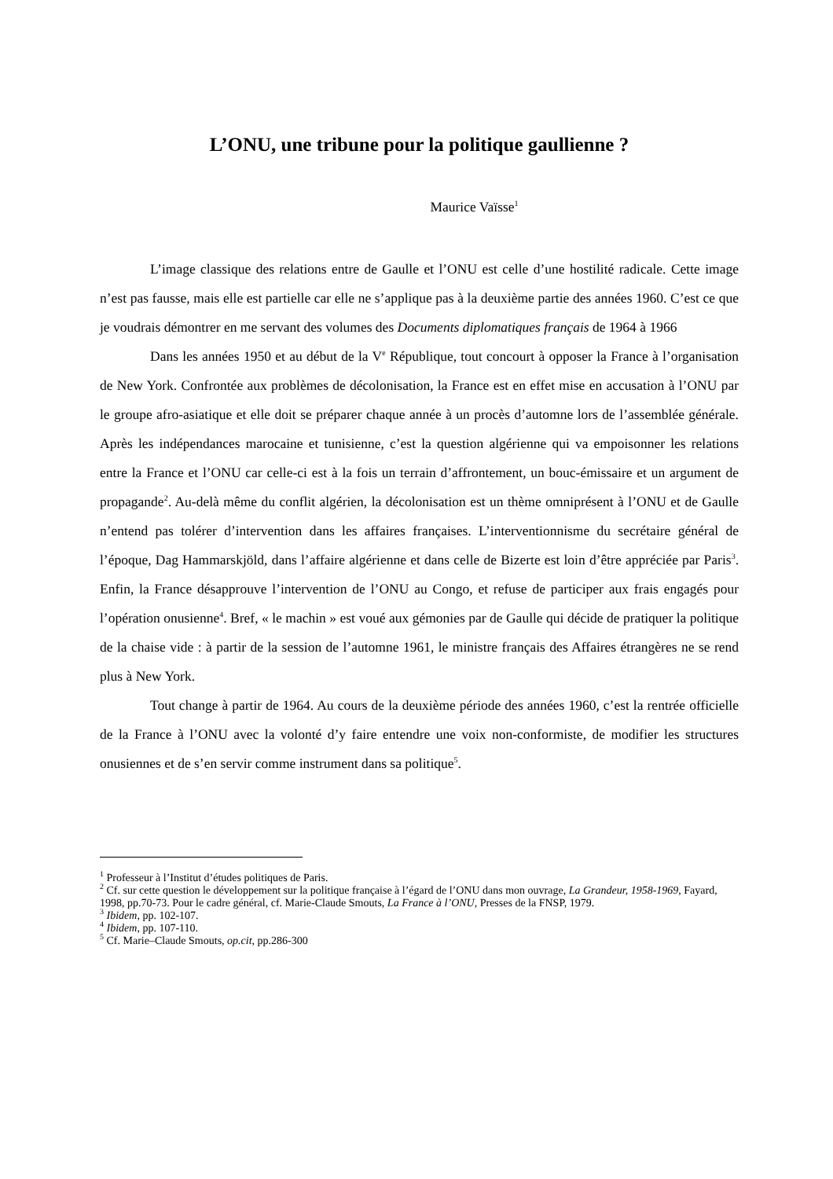L’ONU, une tribune pour la politique gaullienne ?
Maurice Vaïsse<sup>1</sup>
L’image classique des relations entre de Gaulle et l’ONU est celle d’une hostilité radicale. Cette image n’est pas fausse, mais elle est partielle car elle ne s’applique pas à la deuxième partie des années 1960. C’est ce que je voudrais démontrer en me servant des volumes des Documents diplomatiques français de 1964 à 1966
Dans les années 1950 et au début de la V<sup>e</sup> République, tout concourt à opposer la France à l’organisation de New York. Confrontée aux problèmes de décolonisation, la France est en effet mise en accusation à l’ONU par le groupe afro-asiatique et elle doit se préparer chaque année à un procès d’automne lors de l’assemblée générale. Après les indépendances marocaine et tunisienne, c’est la question algérienne qui va empoisonner les relations entre la France et l’ONU car celle-ci est à la fois un terrain d’affrontement, un bouc-émissaire et un argument de propagande<sup>2</sup>. Au-delà même du conflit algérien, la décolonisation est un thème omniprésent à l’ONU et de Gaulle n’entend pas tolérer d’intervention dans les affaires françaises. L’interventionnisme du secrétaire général de l’époque, Dag Hammarskjöld, dans l’affaire algérienne et dans celle de Bizerte est loin d’être appréciée par Paris<sup>3</sup>. Enfin, la France désapprouve l’intervention de l’ONU au Congo, et refuse de participer aux frais engagés pour l’opération onusienne<sup>4</sup>. Bref, « le machin » est voué aux gémonies par de Gaulle qui décide de pratiquer la politique de la chaise vide : à partir de la session de l’automne 1961, le ministre français des Affaires étrangères ne se rend plus à New York.
Tout change à partir de 1964. Au cours de la deuxième période des années 1960, c’est la rentrée officielle de la France à l’ONU avec la volonté d’y faire entendre une voix non-conformiste, de modifier les structures onusiennes et de s’en servir comme instrument dans sa politique<sup>5</sup>.
<sup>1</sup> Professeur à l’Institut d’études politiques de Paris.
<sup>2</sup> Cf. sur cette question le développement sur la politique française à l’égard de l’ONU dans mon ouvrage, La Grandeur, 1958-1969, Fayard, 1998, pp.70-73. Pour le cadre général, cf. Marie-Claude Smouts, La France à l’ONU, Presses de la FNSP, 1979.
<sup>3</sup> Ibidem, pp. 102-107.
<sup>4</sup> Ibidem, pp. 107-110.
<sup>5</sup> Cf. Marie–Claude Smouts, op.cit, pp.286-300